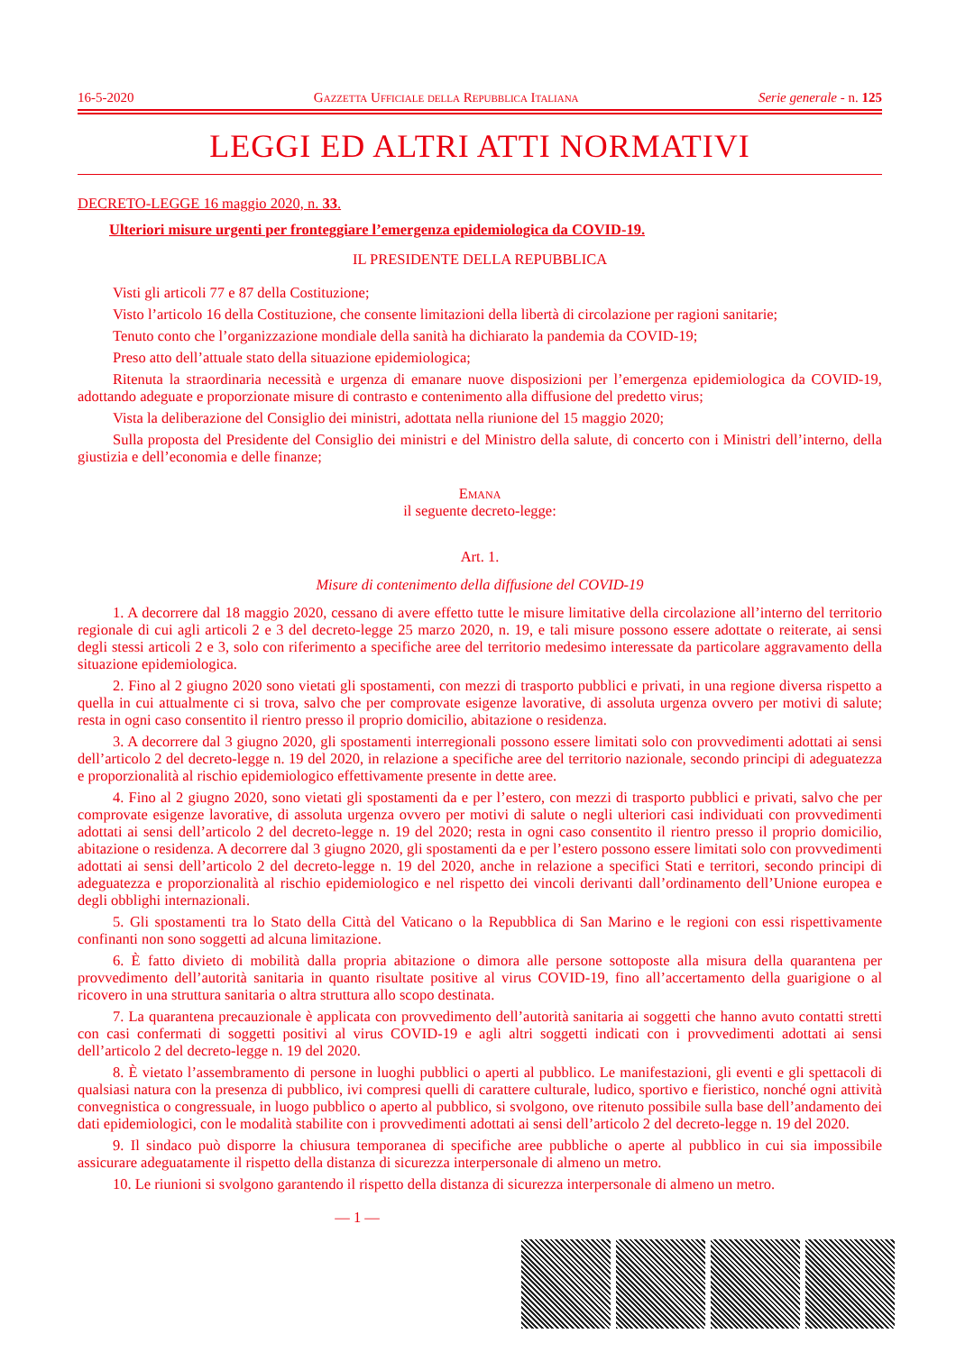16-5-2020 Gazzetta Ufficiale della Repubblica Italiana Serie generale - n. 125
LEGGI ED ALTRI ATTI NORMATIVI
DECRETO-LEGGE 16 maggio 2020, n. 33.
Ulteriori misure urgenti per fronteggiare l’emergenza epidemiologica da COVID-19.
IL PRESIDENTE DELLA REPUBBLICA
Visti gli articoli 77 e 87 della Costituzione;
Visto l’articolo 16 della Costituzione, che consente limitazioni della libertà di circolazione per ragioni sanitarie;
Tenuto conto che l’organizzazione mondiale della sanità ha dichiarato la pandemia da COVID-19;
Preso atto dell’attuale stato della situazione epidemiologica;
Ritenuta la straordinaria necessità e urgenza di emanare nuove disposizioni per l’emergenza epidemiologica da COVID-19, adottando adeguate e proporzionate misure di contrasto e contenimento alla diffusione del predetto virus;
Vista la deliberazione del Consiglio dei ministri, adottata nella riunione del 15 maggio 2020;
Sulla proposta del Presidente del Consiglio dei ministri e del Ministro della salute, di concerto con i Ministri dell’interno, della giustizia e dell’economia e delle finanze;
Emana
il seguente decreto-legge:
Art. 1.
Misure di contenimento della diffusione del COVID-19
1. A decorrere dal 18 maggio 2020, cessano di avere effetto tutte le misure limitative della circolazione all’interno del territorio regionale di cui agli articoli 2 e 3 del decreto-legge 25 marzo 2020, n. 19, e tali misure possono essere adottate o reiterate, ai sensi degli stessi articoli 2 e 3, solo con riferimento a specifiche aree del territorio medesimo interessate da particolare aggravamento della situazione epidemiologica.
2. Fino al 2 giugno 2020 sono vietati gli spostamenti, con mezzi di trasporto pubblici e privati, in una regione diversa rispetto a quella in cui attualmente ci si trova, salvo che per comprovate esigenze lavorative, di assoluta urgenza ovvero per motivi di salute; resta in ogni caso consentito il rientro presso il proprio domicilio, abitazione o residenza.
3. A decorrere dal 3 giugno 2020, gli spostamenti interregionali possono essere limitati solo con provvedimenti adottati ai sensi dell’articolo 2 del decreto-legge n. 19 del 2020, in relazione a specifiche aree del territorio nazionale, secondo principi di adeguatezza e proporzionalità al rischio epidemiologico effettivamente presente in dette aree.
4. Fino al 2 giugno 2020, sono vietati gli spostamenti da e per l’estero, con mezzi di trasporto pubblici e privati, salvo che per comprovate esigenze lavorative, di assoluta urgenza ovvero per motivi di salute o negli ulteriori casi individuati con provvedimenti adottati ai sensi dell’articolo 2 del decreto-legge n. 19 del 2020; resta in ogni caso consentito il rientro presso il proprio domicilio, abitazione o residenza. A decorrere dal 3 giugno 2020, gli spostamenti da e per l’estero possono essere limitati solo con provvedimenti adottati ai sensi dell’articolo 2 del decreto-legge n. 19 del 2020, anche in relazione a specifici Stati e territori, secondo principi di adeguatezza e proporzionalità al rischio epidemiologico e nel rispetto dei vincoli derivanti dall’ordinamento dell’Unione europea e degli obblighi internazionali.
5. Gli spostamenti tra lo Stato della Città del Vaticano o la Repubblica di San Marino e le regioni con essi rispettivamente confinanti non sono soggetti ad alcuna limitazione.
6. È fatto divieto di mobilità dalla propria abitazione o dimora alle persone sottoposte alla misura della quarantena per provvedimento dell’autorità sanitaria in quanto risultate positive al virus COVID-19, fino all’accertamento della guarigione o al ricovero in una struttura sanitaria o altra struttura allo scopo destinata.
7. La quarantena precauzionale è applicata con provvedimento dell’autorità sanitaria ai soggetti che hanno avuto contatti stretti con casi confermati di soggetti positivi al virus COVID-19 e agli altri soggetti indicati con i provvedimenti adottati ai sensi dell’articolo 2 del decreto-legge n. 19 del 2020.
8. È vietato l’assembramento di persone in luoghi pubblici o aperti al pubblico. Le manifestazioni, gli eventi e gli spettacoli di qualsiasi natura con la presenza di pubblico, ivi compresi quelli di carattere culturale, ludico, sportivo e fieristico, nonché ogni attività convegnistica o congressuale, in luogo pubblico o aperto al pubblico, si svolgono, ove ritenuto possibile sulla base dell’andamento dei dati epidemiologici, con le modalità stabilite con i provvedimenti adottati ai sensi dell’articolo 2 del decreto-legge n. 19 del 2020.
9. Il sindaco può disporre la chiusura temporanea di specifiche aree pubbliche o aperte al pubblico in cui sia impossibile assicurare adeguatamente il rispetto della distanza di sicurezza interpersonale di almeno un metro.
10. Le riunioni si svolgono garantendo il rispetto della distanza di sicurezza interpersonale di almeno un metro.
— 1 —